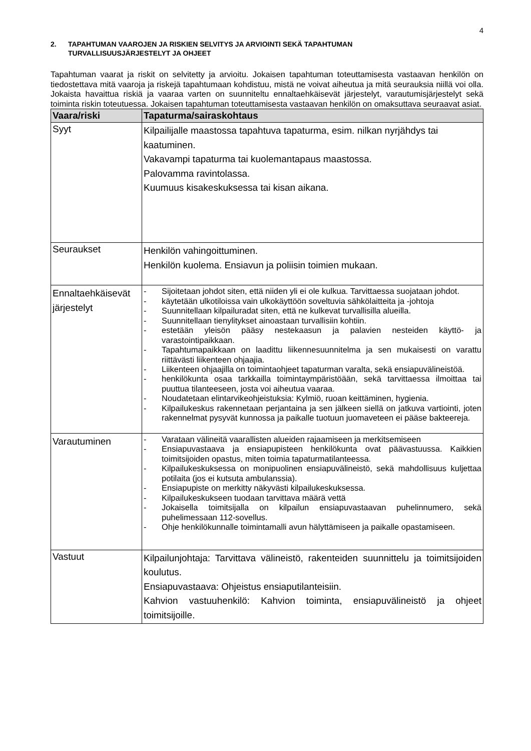4
2. TAPAHTUMAN VAAROJEN JA RISKIEN SELVITYS JA ARVIOINTI SEKÄ TAPAHTUMAN
TURVALLISUUSJÄRJESTELYT JA OHJEET
Tapahtuman vaarat ja riskit on selvitetty ja arvioitu. Jokaisen tapahtuman toteuttamisesta vastaavan henkilön on tiedostettava mitä vaaroja ja riskejä tapahtumaan kohdistuu, mistä ne voivat aiheutua ja mitä seurauksia niillä voi olla. Jokaista havaittua riskiä ja vaaraa varten on suunniteltu ennaltaehkäisevät järjestelyt, varautumisjärjestelyt sekä toiminta riskin toteutuessa. Jokaisen tapahtuman toteuttamisesta vastaavan henkilön on omaksuttava seuraavat asiat.
| Vaara/riski | Tapaturma/sairaskohtaus |
| --- | --- |
| Syyt | Kilpailijalle maastossa tapahtuva tapaturma, esim. nilkan nyrjähdys tai kaatuminen. Vakavampi tapaturma tai kuolemantapaus maastossa. Palovamma ravintolassa. Kuumuus kisakeskuksessa tai kisan aikana. |
| Seuraukset | Henkilön vahingoittuminen. Henkilön kuolema. Ensiavun ja poliisin toimien mukaan. |
| Ennaltaehkäisevät järjestelyt | - Sijoitetaan johdot siten, että niiden yli ei ole kulkua. Tarvittaessa suojataan johdot. - käytetään ulkotiloissa vain ulkokäyttöön soveltuvia sähkölaitteita ja -johtoja - Suunnitellaan kilpailuradat siten, että ne kulkevat turvallisilla alueilla. - Suunnitellaan tienylitykset ainoastaan turvallisiin kohtiin. - estetään yleisön pääsy nestekaasun ja palavien nesteiden käyttö- ja varastointipaikkaan. - Tapahtumapaikkaan on laadittu liikennesuunnitelma ja sen mukaisesti on varattu riittävästi liikenteen ohjaajia. - Liikenteen ohjaajilla on toimintaohjeet tapaturman varalta, sekä ensiapuvälineistöä. - henkilökunta osaa tarkkailla toimintaympäristöään, sekä tarvittaessa ilmoittaa tai puuttua tilanteeseen, josta voi aiheutua vaaraa. - Noudatetaan elintarvikeohjeistuksia: Kylmiö, ruoan keittäminen, hygienia. - Kilpailukeskus rakennetaan perjantaina ja sen jälkeen siellä on jatkuva vartiointi, joten rakennelmat pysyvät kunnossa ja paikalle tuotuun juomaveteen ei pääse bakteereja. |
| Varautuminen | - Varataan välineitä vaarallisten alueiden rajaamiseen ja merkitsemiseen - Ensiapuvastaava ja ensiapupisteen henkilökunta ovat päävastuussa. Kaikkien toimitsijoiden opastus, miten toimia tapaturmatilanteessa. - Kilpailukeskuksessa on monipuolinen ensiapuvälineistö, sekä mahdollisuus kuljettaa potilaita (jos ei kutsuta ambulanssia). - Ensiapupiste on merkitty näkyvästi kilpailukeskuksessa. - Kilpailukeskukseen tuodaan tarvittava määrä vettä - Jokaisella toimitsijalla on kilpailun ensiapuvastaavan puhelinnumero, sekä puhelimessaan 112-sovellus. - Ohje henkilökunnalle toimintamalli avun hälyttämiseen ja paikalle opastamiseen. |
| Vastuut | Kilpailunjohtaja: Tarvittava välineistö, rakenteiden suunnittelu ja toimitsijoiden koulutus. Ensiapuvastaava: Ohjeistus ensiaputilanteisiin. Kahvion vastuuhenkilö: Kahvion toiminta, ensiapuvälineistö ja ohjeet toimitsijoille. |